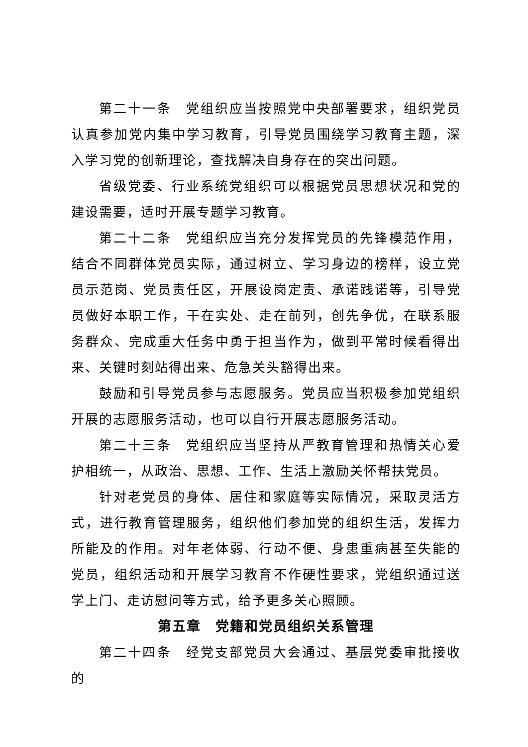第二十一条　党组织应当按照党中央部署要求，组织党员认真参加党内集中学习教育，引导党员围绕学习教育主题，深入学习党的创新理论，查找解决自身存在的突出问题。
省级党委、行业系统党组织可以根据党员思想状况和党的建设需要，适时开展专题学习教育。
第二十二条　党组织应当充分发挥党员的先锋模范作用，结合不同群体党员实际，通过树立、学习身边的榜样，设立党员示范岗、党员责任区，开展设岗定责、承诺践诺等，引导党员做好本职工作，干在实处、走在前列，创先争优，在联系服务群众、完成重大任务中勇于担当作为，做到平常时候看得出来、关键时刻站得出来、危急关头豁得出来。
鼓励和引导党员参与志愿服务。党员应当积极参加党组织开展的志愿服务活动，也可以自行开展志愿服务活动。
第二十三条　党组织应当坚持从严教育管理和热情关心爱护相统一，从政治、思想、工作、生活上激励关怀帮扶党员。
针对老党员的身体、居住和家庭等实际情况，采取灵活方式，进行教育管理服务，组织他们参加党的组织生活，发挥力所能及的作用。对年老体弱、行动不便、身患重病甚至失能的党员，组织活动和开展学习教育不作硬性要求，党组织通过送学上门、走访慰问等方式，给予更多关心照顾。
第五章　党籍和党员组织关系管理
第二十四条　经党支部党员大会通过、基层党委审批接收的